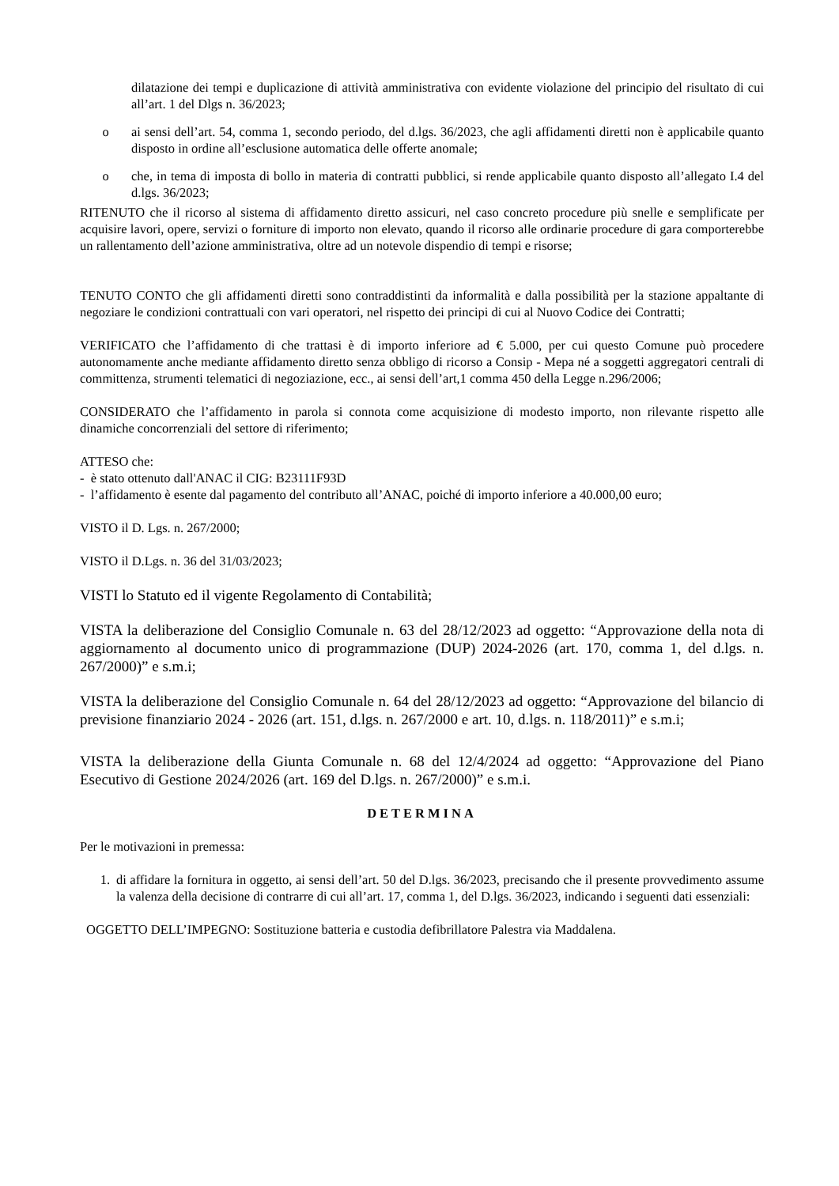dilatazione dei tempi e duplicazione di attività amministrativa con evidente violazione del principio del risultato di cui all’art. 1 del Dlgs n. 36/2023;
o ai sensi dell’art. 54, comma 1, secondo periodo, del d.lgs. 36/2023, che agli affidamenti diretti non è applicabile quanto disposto in ordine all’esclusione automatica delle offerte anomale;
o che, in tema di imposta di bollo in materia di contratti pubblici, si rende applicabile quanto disposto all’allegato I.4 del d.lgs. 36/2023;
RITENUTO che il ricorso al sistema di affidamento diretto assicuri, nel caso concreto procedure più snelle e semplificate per acquisire lavori, opere, servizi o forniture di importo non elevato, quando il ricorso alle ordinarie procedure di gara comporterebbe un rallentamento dell’azione amministrativa, oltre ad un notevole dispendio di tempi e risorse;
TENUTO CONTO che gli affidamenti diretti sono contraddistinti da informalità e dalla possibilità per la stazione appaltante di negoziare le condizioni contrattuali con vari operatori, nel rispetto dei principi di cui al Nuovo Codice dei Contratti;
VERIFICATO che l’affidamento di che trattasi è di importo inferiore ad € 5.000, per cui questo Comune può procedere autonomamente anche mediante affidamento diretto senza obbligo di ricorso a Consip - Mepa né a soggetti aggregatori centrali di committenza, strumenti telematici di negoziazione, ecc., ai sensi dell’art,1 comma 450 della Legge n.296/2006;
CONSIDERATO che l’affidamento in parola si connota come acquisizione di modesto importo, non rilevante rispetto alle dinamiche concorrenziali del settore di riferimento;
ATTESO che:
- è stato ottenuto dall'ANAC il CIG: B23111F93D
- l’affidamento è esente dal pagamento del contributo all’ANAC, poiché di importo inferiore a 40.000,00 euro;
VISTO il D. Lgs. n. 267/2000;
VISTO il D.Lgs. n. 36 del 31/03/2023;
VISTI lo Statuto ed il vigente Regolamento di Contabilità;
VISTA la deliberazione del Consiglio Comunale n. 63 del 28/12/2023 ad oggetto: “Approvazione della nota di aggiornamento al documento unico di programmazione (DUP) 2024-2026 (art. 170, comma 1, del d.lgs. n. 267/2000)” e s.m.i;
VISTA la deliberazione del Consiglio Comunale n. 64 del 28/12/2023 ad oggetto: “Approvazione del bilancio di previsione finanziario 2024 - 2026 (art. 151, d.lgs. n. 267/2000 e art. 10, d.lgs. n. 118/2011)” e s.m.i;
VISTA la deliberazione della Giunta Comunale n. 68 del 12/4/2024 ad oggetto: “Approvazione del Piano Esecutivo di Gestione 2024/2026 (art. 169 del D.lgs. n. 267/2000)” e s.m.i.
DETERMINA
Per le motivazioni in premessa:
1. di affidare la fornitura in oggetto, ai sensi dell’art. 50 del D.lgs. 36/2023, precisando che il presente provvedimento assume la valenza della decisione di contrarre di cui all’art. 17, comma 1, del D.lgs. 36/2023, indicando i seguenti dati essenziali:
OGGETTO DELL’IMPEGNO: Sostituzione batteria e custodia defibrillatore Palestra via Maddalena.